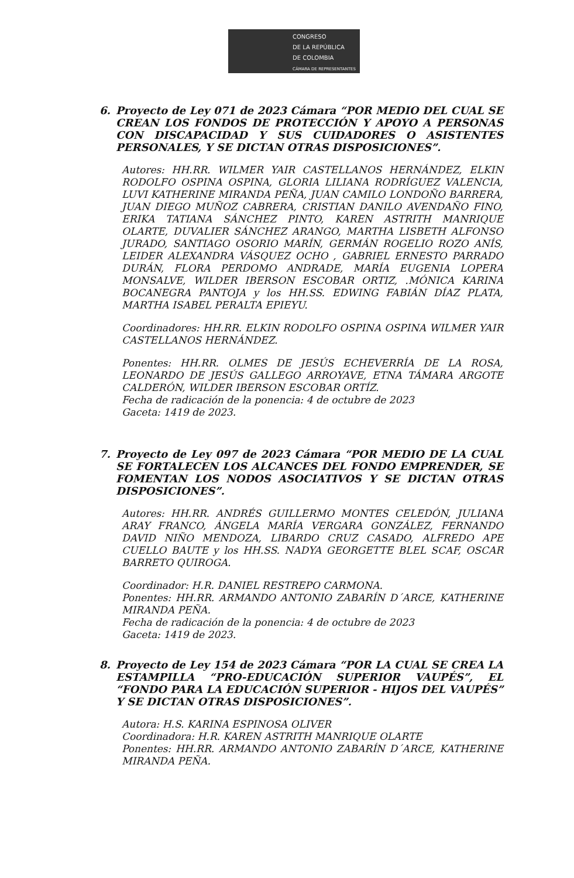CONGRESO
DE LA REPÚBLICA
DE COLOMBIA
CÁMARA DE REPRESENTANTES
6. Proyecto de Ley 071 de 2023 Cámara “POR MEDIO DEL CUAL SE CREAN LOS FONDOS DE PROTECCIÓN Y APOYO A PERSONAS CON DISCAPACIDAD Y SUS CUIDADORES O ASISTENTES PERSONALES, Y SE DICTAN OTRAS DISPOSICIONES”.
Autores: HH.RR. WILMER YAIR CASTELLANOS HERNÁNDEZ, ELKIN RODOLFO OSPINA OSPINA, GLORIA LILIANA RODRÍGUEZ VALENCIA, LUVI KATHERINE MIRANDA PEÑA, JUAN CAMILO LONDOÑO BARRERA, JUAN DIEGO MUÑOZ CABRERA, CRISTIAN DANILO AVENDAÑO FINO, ERIKA TATIANA SÁNCHEZ PINTO, KAREN ASTRITH MANRIQUE OLARTE, DUVALIER SÁNCHEZ ARANGO, MARTHA LISBETH ALFONSO JURADO, SANTIAGO OSORIO MARÍN, GERMÁN ROGELIO ROZO ANÍS, LEIDER ALEXANDRA VÁSQUEZ OCHO , GABRIEL ERNESTO PARRADO DURÁN, FLORA PERDOMO ANDRADE, MARÍA EUGENIA LOPERA MONSALVE, WILDER IBERSON ESCOBAR ORTIZ, .MÓNICA KARINA BOCANEGRA PANTOJA y los HH.SS. EDWING FABIÁN DÍAZ PLATA, MARTHA ISABEL PERALTA EPIEYU.
Coordinadores: HH.RR. ELKIN RODOLFO OSPINA OSPINA WILMER YAIR CASTELLANOS HERNÁNDEZ.
Ponentes: HH.RR. OLMES DE JESÚS ECHEVERRÍA DE LA ROSA, LEONARDO DE JESÚS GALLEGO ARROYAVE, ETNA TÁMARA ARGOTE CALDERÓN, WILDER IBERSON ESCOBAR ORTÍZ.
Fecha de radicación de la ponencia: 4 de octubre de 2023
Gaceta: 1419 de 2023.
7. Proyecto de Ley 097 de 2023 Cámara “POR MEDIO DE LA CUAL SE FORTALECEN LOS ALCANCES DEL FONDO EMPRENDER, SE FOMENTAN LOS NODOS ASOCIATIVOS Y SE DICTAN OTRAS DISPOSICIONES”.
Autores: HH.RR. ANDRÉS GUILLERMO MONTES CELEDÓN, JULIANA ARAY FRANCO, ÁNGELA MARÍA VERGARA GONZÁLEZ, FERNANDO DAVID NIÑO MENDOZA, LIBARDO CRUZ CASADO, ALFREDO APE CUELLO BAUTE y los HH.SS. NADYA GEORGETTE BLEL SCAF, OSCAR BARRETO QUIROGA.
Coordinador: H.R. DANIEL RESTREPO CARMONA.
Ponentes: HH.RR. ARMANDO ANTONIO ZABARÍN D´ARCE, KATHERINE MIRANDA PEÑA.
Fecha de radicación de la ponencia: 4 de octubre de 2023
Gaceta: 1419 de 2023.
8. Proyecto de Ley 154 de 2023 Cámara “POR LA CUAL SE CREA LA ESTAMPILLA “PRO-EDUCACIÓN SUPERIOR VAUPÉS”, EL “FONDO PARA LA EDUCACIÓN SUPERIOR - HIJOS DEL VAUPÉS” Y SE DICTAN OTRAS DISPOSICIONES”.
Autora: H.S. KARINA ESPINOSA OLIVER
Coordinadora: H.R. KAREN ASTRITH MANRIQUE OLARTE
Ponentes: HH.RR. ARMANDO ANTONIO ZABARÍN D´ARCE, KATHERINE MIRANDA PEÑA.